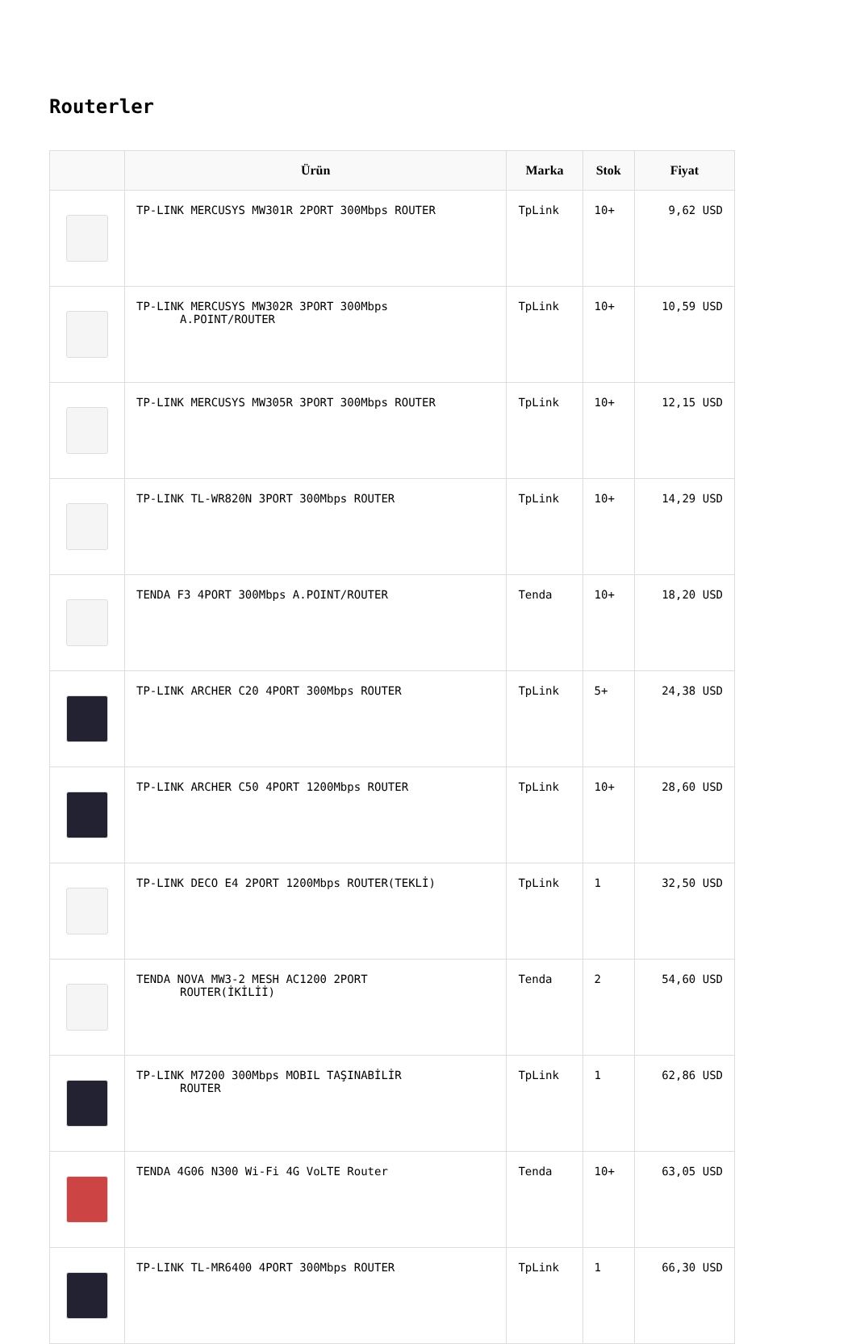Routerler
| | Ürün | Marka | Stok | Fiyat |
| --- | --- | --- | --- | --- |
| | TP-LINK MERCUSYS MW301R 2PORT 300Mbps ROUTER | TpLink | 10+ | 9,62 USD |
| | TP-LINK MERCUSYS MW302R 3PORT 300Mbps A.POINT/ROUTER | TpLink | 10+ | 10,59 USD |
| | TP-LINK MERCUSYS MW305R 3PORT 300Mbps ROUTER | TpLink | 10+ | 12,15 USD |
| | TP-LINK TL-WR820N 3PORT 300Mbps ROUTER | TpLink | 10+ | 14,29 USD |
| | TENDA F3 4PORT 300Mbps A.POINT/ROUTER | Tenda | 10+ | 18,20 USD |
| | TP-LINK ARCHER C20 4PORT 300Mbps ROUTER | TpLink | 5+ | 24,38 USD |
| | TP-LINK ARCHER C50 4PORT 1200Mbps ROUTER | TpLink | 10+ | 28,60 USD |
| | TP-LINK DECO E4 2PORT 1200Mbps ROUTER(TEKLİ) | TpLink | 1 | 32,50 USD |
| | TENDA NOVA MW3-2 MESH AC1200 2PORT ROUTER(İKİLİİ) | Tenda | 2 | 54,60 USD |
| | TP-LINK M7200 300Mbps MOBIL TAŞINABİLİR ROUTER | TpLink | 1 | 62,86 USD |
| | TENDA 4G06 N300 Wi-Fi 4G VoLTE Router | Tenda | 10+ | 63,05 USD |
| | TP-LINK TL-MR6400 4PORT 300Mbps ROUTER | TpLink | 1 | 66,30 USD |